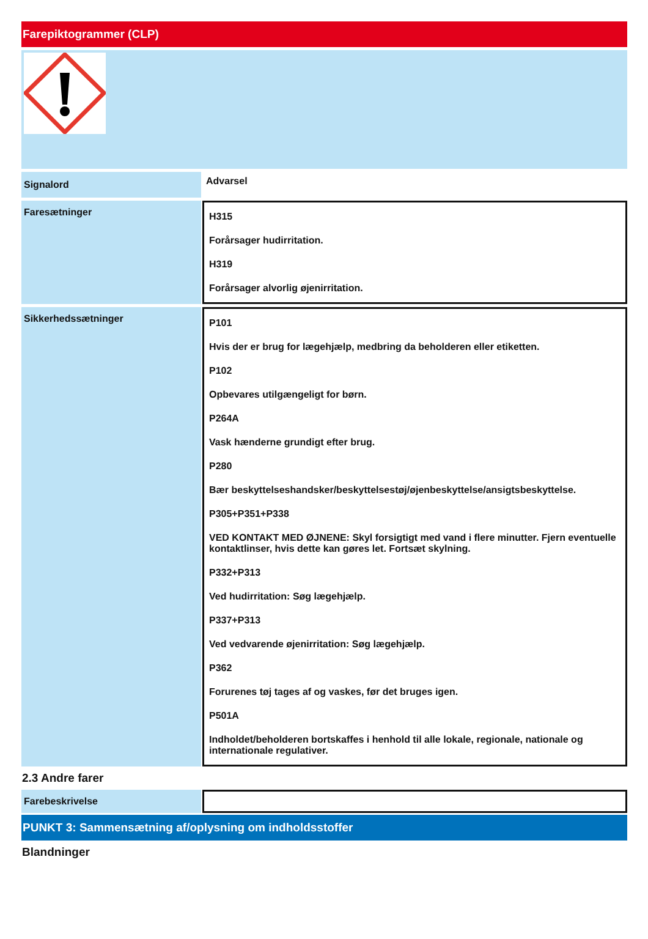Farepiktogrammer (CLP)
Signalord
Advarsel
Faresætninger
H315
Forårsager hudirritation.
H319
Forårsager alvorlig øjenirritation.
Sikkerhedssætninger
P101
Hvis der er brug for lægehjælp, medbring da beholderen eller etiketten.
P102
Opbevares utilgængeligt for børn.
P264A
Vask hænderne grundigt efter brug.
P280
Bær beskyttelseshandsker/beskyttelsestøj/øjenbeskyttelse/ansigtsbeskyttelse.
P305+P351+P338
VED KONTAKT MED ØJNENE: Skyl forsigtigt med vand i flere minutter. Fjern eventuelle kontaktlinser, hvis dette kan gøres let. Fortsæt skylning.
P332+P313
Ved hudirritation: Søg lægehjælp.
P337+P313
Ved vedvarende øjenirritation: Søg lægehjælp.
P362
Forurenes tøj tages af og vaskes, før det bruges igen.
P501A
Indholdet/beholderen bortskaffes i henhold til alle lokale, regionale, nationale og internationale regulativer.
2.3 Andre farer
Farebeskrivelse
PUNKT 3: Sammensætning af/oplysning om indholdsstoffer
Blandninger